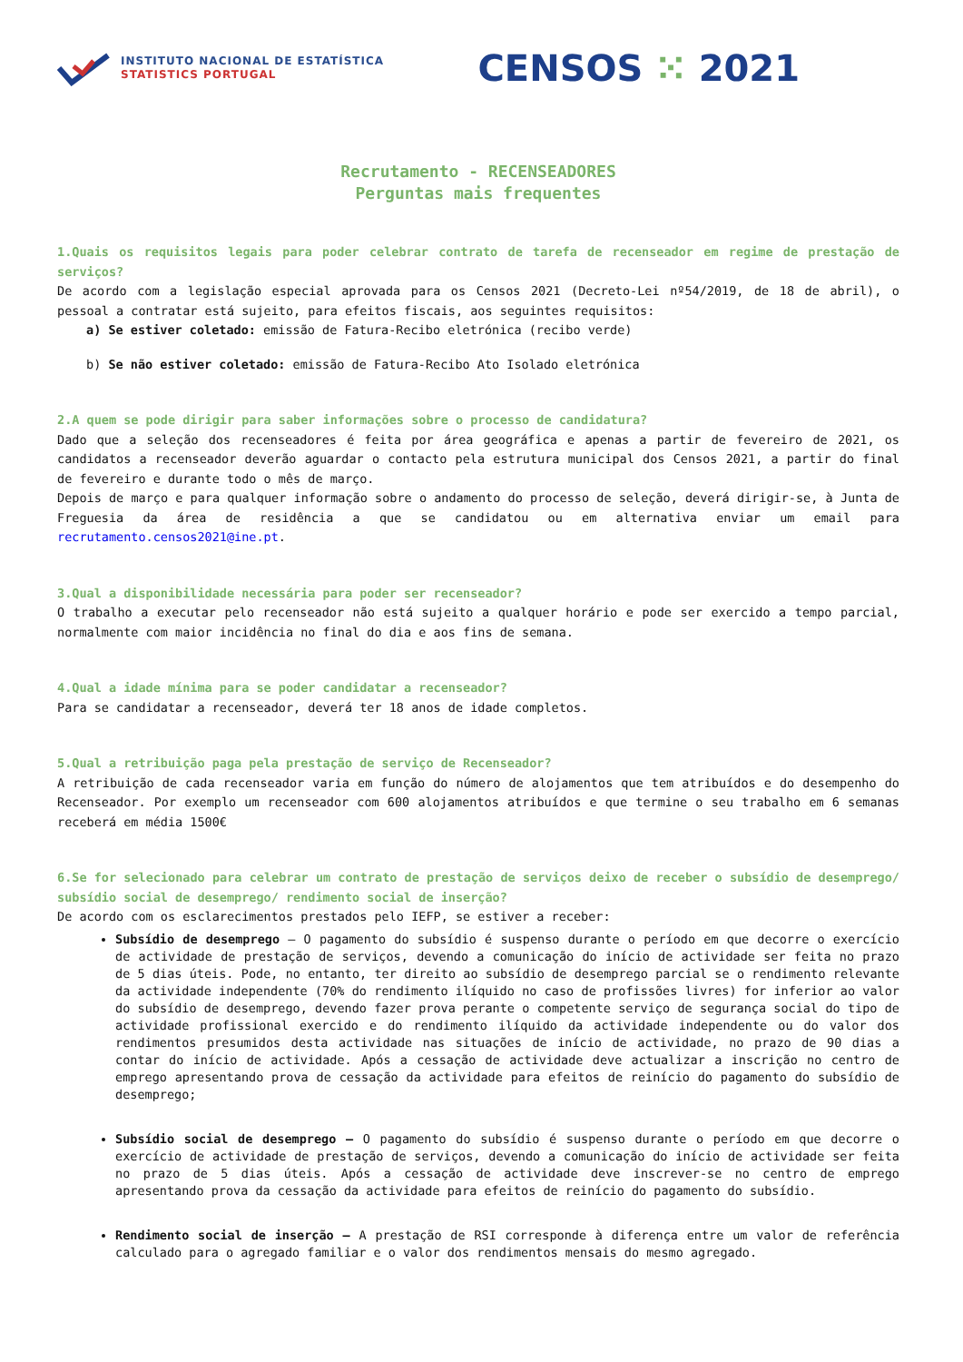INSTITUTO NACIONAL DE ESTATÍSTICA
STATISTICS PORTUGAL
CENSOS ⁙ 2021
Recrutamento - RECENSEADORES
Perguntas mais frequentes
1.Quais os requisitos legais para poder celebrar contrato de tarefa de recenseador em regime de prestação de serviços?
De acordo com a legislação especial aprovada para os Censos 2021 (Decreto-Lei nº54/2019, de 18 de abril), o pessoal a contratar está sujeito, para efeitos fiscais, aos seguintes requisitos:
a) Se estiver coletado: emissão de Fatura-Recibo eletrónica (recibo verde)
b) Se não estiver coletado: emissão de Fatura-Recibo Ato Isolado eletrónica
2.A quem se pode dirigir para saber informações sobre o processo de candidatura?
Dado que a seleção dos recenseadores é feita por área geográfica e apenas a partir de fevereiro de 2021, os candidatos a recenseador deverão aguardar o contacto pela estrutura municipal dos Censos 2021, a partir do final de fevereiro e durante todo o mês de março.
Depois de março e para qualquer informação sobre o andamento do processo de seleção, deverá dirigir-se, à Junta de Freguesia da área de residência a que se candidatou ou em alternativa enviar um email para recrutamento.censos2021@ine.pt.
3.Qual a disponibilidade necessária para poder ser recenseador?
O trabalho a executar pelo recenseador não está sujeito a qualquer horário e pode ser exercido a tempo parcial, normalmente com maior incidência no final do dia e aos fins de semana.
4.Qual a idade mínima para se poder candidatar a recenseador?
Para se candidatar a recenseador, deverá ter 18 anos de idade completos.
5.Qual a retribuição paga pela prestação de serviço de Recenseador?
A retribuição de cada recenseador varia em função do número de alojamentos que tem atribuídos e do desempenho do Recenseador. Por exemplo um recenseador com 600 alojamentos atribuídos e que termine o seu trabalho em 6 semanas receberá em média 1500€
6.Se for selecionado para celebrar um contrato de prestação de serviços deixo de receber o subsídio de desemprego/ subsídio social de desemprego/ rendimento social de inserção?
De acordo com os esclarecimentos prestados pelo IEFP, se estiver a receber:
Subsídio de desemprego – O pagamento do subsídio é suspenso durante o período em que decorre o exercício de actividade de prestação de serviços, devendo a comunicação do início de actividade ser feita no prazo de 5 dias úteis. Pode, no entanto, ter direito ao subsídio de desemprego parcial se o rendimento relevante da actividade independente (70% do rendimento ilíquido no caso de profissões livres) for inferior ao valor do subsídio de desemprego, devendo fazer prova perante o competente serviço de segurança social do tipo de actividade profissional exercido e do rendimento ilíquido da actividade independente ou do valor dos rendimentos presumidos desta actividade nas situações de início de actividade, no prazo de 90 dias a contar do início de actividade. Após a cessação de actividade deve actualizar a inscrição no centro de emprego apresentando prova de cessação da actividade para efeitos de reinício do pagamento do subsídio de desemprego;
Subsídio social de desemprego – O pagamento do subsídio é suspenso durante o período em que decorre o exercício de actividade de prestação de serviços, devendo a comunicação do início de actividade ser feita no prazo de 5 dias úteis. Após a cessação de actividade deve inscrever-se no centro de emprego apresentando prova da cessação da actividade para efeitos de reinício do pagamento do subsídio.
Rendimento social de inserção – A prestação de RSI corresponde à diferença entre um valor de referência calculado para o agregado familiar e o valor dos rendimentos mensais do mesmo agregado.